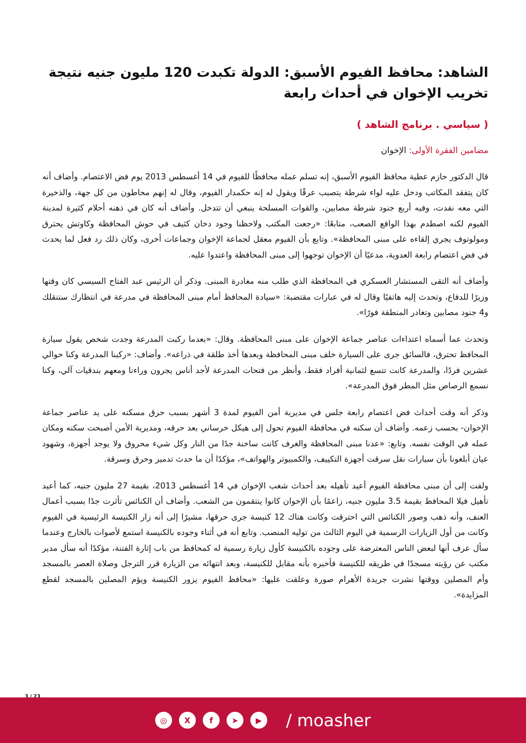الشاهد: محافظ الفيوم الأسبق: الدولة تكبدت 120 مليون جنيه نتيجة تخريب الإخوان في أحداث رابعة
( سياسي . برنامج الشاهد )
مضامين الفقرة الأولى: الإخوان
قال الدكتور حازم عطية محافظ الفيوم الأسبق، إنه تسلم عمله محافظًا للفيوم في 14 أغسطس 2013 يوم فض الاعتصام. وأضاف أنه كان يتفقد المكاتب ودخل عليه لواء شرطة يتصبب عرقًا ويقول له إنه حكمدار الفيوم، وقال له إنهم محاطون من كل جهة، والذخيرة التي معه نفدت، وفيه أربع جنود شرطة مصابين، والقوات المسلحة ينبغي أن تتدخل. وأضاف أنه كان في ذهنه أحلام كثيرة لمدينة الفيوم لكنه اصطدم بهذا الواقع الصعب، متابعًا: «رجعت المكتب ولاحظنا وجود دخان كثيف في حوش المحافظة وكاوتش يحترق ومولوتوف يجري إلقاءه على مبنى المحافظة». وتابع بأن الفيوم معقل لجماعة الإخوان وجماعات أخرى، وكان ذلك رد فعل لما يحدث في فض اعتصام رابعة العدوية، مدعيًا أن الإخوان توجهوا إلى مبنى المحافظة واعتدوا عليه.
وأضاف أنه التقى المستشار العسكري في المحافظة الذي طلب منه مغادرة المبنى. وذكر أن الرئيس عبد الفتاح السيسي كان وقتها وزيرًا للدفاع، وتحدث إليه هاتفيًا وقال له في عبارات مقتضبة: «سيادة المحافظ أمام مبنى المحافظة في مدرعة في انتظارك ستنقلك و4 جنود مصابين وتغادر المنطقة فورًا».
وتحدث عما أسماه اعتداءات عناصر جماعة الإخوان على مبنى المحافظة. وقال: «بعدما ركبت المدرعة وجدت شخص يقول سيارة المحافظ تحترق، فالسائق جرى على السيارة خلف مبنى المحافظة وبعدها أخذ طلقة في ذراعه». وأضاف: «ركبنا المدرعة وكنا حوالي عشرين فردًا، والمدرعة كانت تتسع لثمانية أفراد فقط، وأنظر من فتحات المدرعة لأجد أناس يجرون وراءنا ومعهم بندقيات آلي، وكنا نسمع الرصاص مثل المطر فوق المدرعة».
وذكر أنه وقت أحداث فض اعتصام رابعة جلس في مديرية أمن الفيوم لمدة 3 أشهر بسبب حرق مسكنه على يد عناصر جماعة الإخوان- بحسب زعمه. وأضاف أن سكنه في محافظة الفيوم تحول إلى هيكل خرساني بعد حرقه، ومديرية الأمن أصبحت سكنه ومكان عمله في الوقت نفسه. وتابع: «عدنا مبنى المحافظة والغرف كانت ساخنة جدًا من النار وكل شيء محروق ولا يوجد أجهزة، وشهود عيان أبلغونا بأن سيارات نقل سرقت أجهزة التكييف، والكمبيوتر والهواتف»، مؤكدًا أن ما حدث تدمير وحرق وسرقة.
ولفت إلى أن مبنى محافظة الفيوم أعيد تأهيله بعد أحداث شغب الإخوان في 14 أغسطس 2013، بقيمة 27 مليون جنيه، كما أعيد تأهيل فيلا المحافظ بقيمة 3.5 مليون جنيه، زاعمًا بأن الإخوان كانوا ينتقمون من الشعب. وأضاف أن الكنائس تأثرت جدًا بسبب أعمال العنف، وأنه ذهب وصور الكنائس التي احترقت وكانت هناك 12 كنيسة جرى حرقها، مشيرًا إلى أنه زار الكنيسة الرئيسية في الفيوم وكانت من أول الزيارات الرسمية في اليوم الثالث من توليه المنصب. وتابع أنه في أثناء وجوده بالكنيسة استمع لأصوات بالخارج وعندما سأل عرف أنها لبعض الناس المعترضة على وجوده بالكنيسة كأول زيارة رسمية له كمحافظ من باب إثارة الفتنة، مؤكدًا أنه سأل مدير مكتب عن رؤيته مسجدًا في طريقه للكنيسة فأخبره بأنه مقابل للكنيسة، وبعد انتهائه من الزيارة قرر الترجل وصلاة العصر بالمسجد وأم المصلين ووقتها نشرت جريدة الأهرام صورة وعلقت عليها: «محافظ الفيوم يزور الكنيسة ويؤم المصلين بالمسجد لقطع المزايدة».
3 / 23
◎ X f ➤ ▶
/ moasher